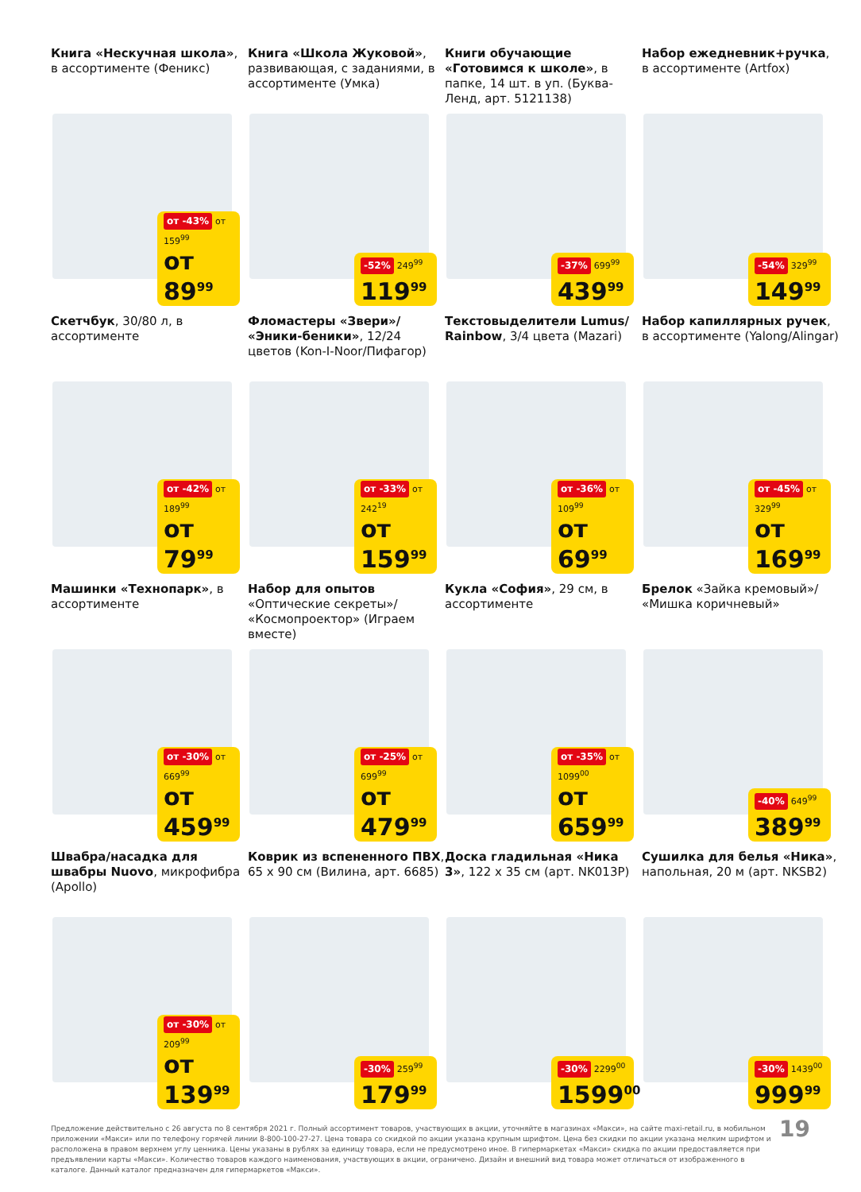Книга «Нескучная школа», в ассортименте (Феникс)
от -43% от 159<sup>99</sup>
от 89<sup>99</sup>
Книга «Школа Жуковой», развивающая, с заданиями, в ассортименте (Умка)
-52% 249<sup>99</sup>
119<sup>99</sup>
Книги обучающие «Готовимся к школе», в папке, 14 шт. в уп. (Буква-Ленд, арт. 5121138)
-37% 699<sup>99</sup>
439<sup>99</sup>
Набор ежедневник+ручка, в ассортименте (Artfox)
-54% 329<sup>99</sup>
149<sup>99</sup>
Скетчбук, 30/80 л, в ассортименте
от -42% от 189<sup>99</sup>
от 79<sup>99</sup>
Фломастеры «Звери»/ «Эники-беники», 12/24 цветов (Kon-I-Noor/Пифагор)
от -33% от 242<sup>19</sup>
от 159<sup>99</sup>
Текстовыделители Lumus/ Rainbow, 3/4 цвета (Mazari)
от -36% от 109<sup>99</sup>
от 69<sup>99</sup>
Набор капиллярных ручек, в ассортименте (Yalong/Alingar)
от -45% от 329<sup>99</sup>
от 169<sup>99</sup>
Машинки «Технопарк», в ассортименте
от -30% от 669<sup>99</sup>
от 459<sup>99</sup>
Набор для опытов «Оптические секреты»/ «Космопроектор» (Играем вместе)
от -25% от 699<sup>99</sup>
от 479<sup>99</sup>
Кукла «София», 29 см, в ассортименте
от -35% от 1099<sup>00</sup>
от 659<sup>99</sup>
Брелок «Зайка кремовый»/ «Мишка коричневый»
-40% 649<sup>99</sup>
389<sup>99</sup>
Швабра/насадка для швабры Nuovo, микрофибра (Apollo)
от -30% от 209<sup>99</sup>
от 139<sup>99</sup>
Коврик из вспененного ПВХ, 65 x 90 см (Вилина, арт. 6685)
-30% 259<sup>99</sup>
179<sup>99</sup>
Доска гладильная «Ника 3», 122 x 35 см (арт. NK013P)
-30% 2299<sup>00</sup>
1599<sup>00</sup>
Сушилка для белья «Ника», напольная, 20 м (арт. NKSB2)
-30% 1439<sup>00</sup>
999<sup>99</sup>
Предложение действительно с 26 августа по 8 сентября 2021 г. Полный ассортимент товаров, участвующих в акции, уточняйте в магазинах «Макси», на сайте maxi-retail.ru, в мобильном приложении «Макси» или по телефону горячей линии 8-800-100-27-27. Цена товара со скидкой по акции указана крупным шрифтом. Цена без скидки по акции указана мелким шрифтом и расположена в правом верхнем углу ценника. Цены указаны в рублях за единицу товара, если не предусмотрено иное. В гипермаркетах «Макси» скидка по акции предоставляется при предъявлении карты «Макси». Количество товаров каждого наименования, участвующих в акции, ограничено. Дизайн и внешний вид товара может отличаться от изображенного в каталоге. Данный каталог предназначен для гипермаркетов «Макси».
19